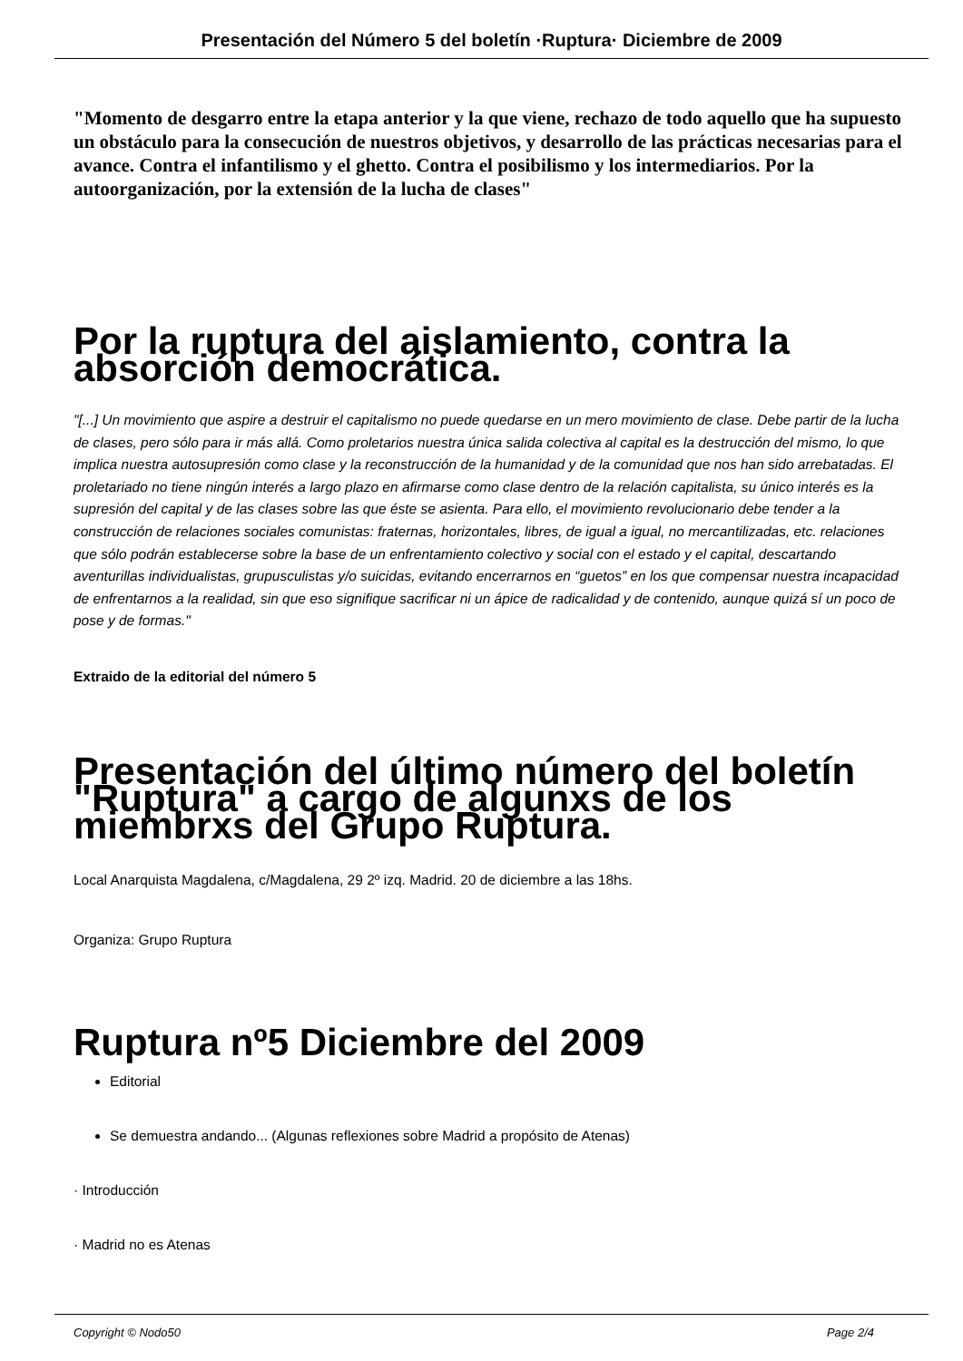Presentación del Número 5 del boletín ·Ruptura· Diciembre de 2009
"Momento de desgarro entre la etapa anterior y la que viene, rechazo de todo aquello que ha supuesto un obstáculo para la consecución de nuestros objetivos, y desarrollo de las prácticas necesarias para el avance. Contra el infantilismo y el ghetto. Contra el posibilismo y los intermediarios. Por la autoorganización, por la extensión de la lucha de clases"
Por la ruptura del aislamiento, contra la absorción democrática.
"[...] Un movimiento que aspire a destruir el capitalismo no puede quedarse en un mero movimiento de clase. Debe partir de la lucha de clases, pero sólo para ir más allá. Como proletarios nuestra única salida colectiva al capital es la destrucción del mismo, lo que implica nuestra autosupresión como clase y la reconstrucción de la humanidad y de la comunidad que nos han sido arrebatadas. El proletariado no tiene ningún interés a largo plazo en afirmarse como clase dentro de la relación capitalista, su único interés es la supresión del capital y de las clases sobre las que éste se asienta. Para ello, el movimiento revolucionario debe tender a la construcción de relaciones sociales comunistas: fraternas, horizontales, libres, de igual a igual, no mercantilizadas, etc. relaciones que sólo podrán establecerse sobre la base de un enfrentamiento colectivo y social con el estado y el capital, descartando aventurillas individualistas, grupusculistas y/o suicidas, evitando encerrarnos en “guetos” en los que compensar nuestra incapacidad de enfrentarnos a la realidad, sin que eso signifique sacrificar ni un ápice de radicalidad y de contenido, aunque quizá sí un poco de pose y de formas."
Extraido de la editorial del número 5
Presentación del último número del boletín "Ruptura" a cargo de algunxs de los miembrxs del Grupo Ruptura.
Local Anarquista Magdalena, c/Magdalena, 29 2º izq. Madrid. 20 de diciembre a las 18hs.
Organiza: Grupo Ruptura
Ruptura nº5 Diciembre del 2009
Editorial
Se demuestra andando... (Algunas reflexiones sobre Madrid a propósito de Atenas)
· Introducción
· Madrid no es Atenas
Copyright © Nodo50 Page 2/4